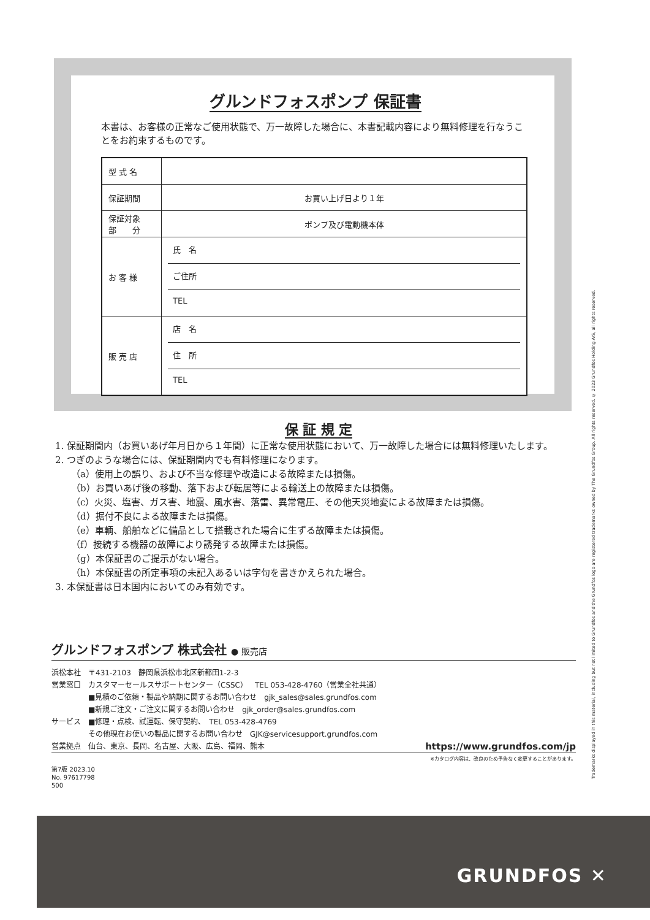グルンドフォスポンプ 保証書
本書は、お客様の正常なご使用状態で、万一故障した場合に、本書記載内容により無料修理を行なうことをお約束するものです。
| 型 式 名 | |
| 保証期間 | お買い上げ日より１年 |
| 保証対象 部 分 | ポンプ及び電動機本体 |
| お 客 様 | 氏 名 ご住所 TEL |
| 販 売 店 | 店 名 住 所 TEL |
保 証 規 定
1. 保証期間内（お買いあげ年月日から１年間）に正常な使用状態において、万一故障した場合には無料修理いたします。
2. つぎのような場合には、保証期間内でも有料修理になります。
（a）使用上の誤り、および不当な修理や改造による故障または損傷。
（b）お買いあげ後の移動、落下および転居等による輸送上の故障または損傷。
（c）火災、塩害、ガス害、地震、風水害、落雷、異常電圧、その他天災地変による故障または損傷。
（d）据付不良による故障または損傷。
（e）車輌、船舶などに備品として搭載された場合に生ずる故障または損傷。
（f）接続する機器の故障により誘発する故障または損傷。
（g）本保証書のご提示がない場合。
（h）本保証書の所定事項の未記入あるいは字句を書きかえられた場合。
3. 本保証書は日本国内においてのみ有効です。
グルンドフォスポンプ 株式会社 ● 販売店
浜松本社　〒431-2103　静岡県浜松市北区新都田1-2-3
営業窓口　カスタマーセールスサポートセンター（CSSC）　TEL 053-428-4760（営業全社共通）
　　　　　■見積のご依頼・製品や納期に関するお問い合わせ　gjk_sales@sales.grundfos.com
　　　　　■新規ご注文・ご注文に関するお問い合わせ　gjk_order@sales.grundfos.com
サービス　■修理・点検、試運転、保守契約、　TEL 053-428-4769
　　　　　その他現在お使いの製品に関するお問い合わせ　GJK@servicesupport.grundfos.com
営業拠点　仙台、東京、長岡、名古屋、大阪、広島、福岡、熊本 https://www.grundfos.com/jp
※カタログ内容は、改良のため予告なく変更することがあります。
第7版 2023.10
No. 97617798
500
Trademarks displayed in this material, including but not limited to Grundfos and the Grundfos logo are registered trademarks owned by The Grundfos Group. All rights reserved. © 2023 Grundfos Holding A/S, all rights reserved.
GRUNDFOS ✕